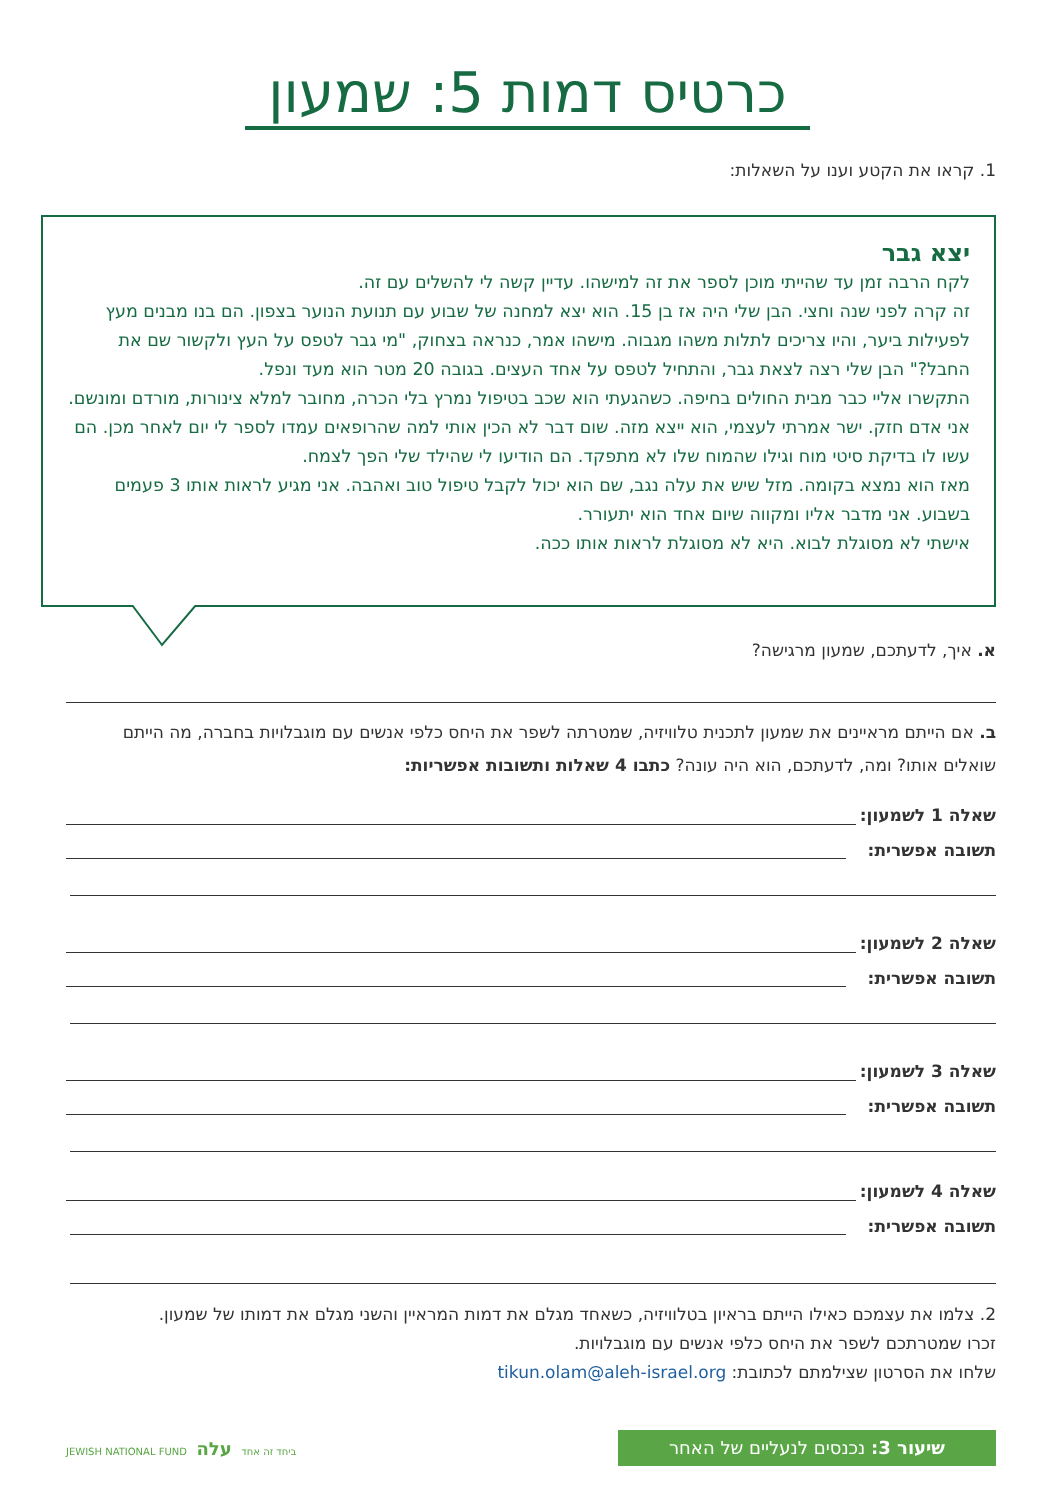כרטיס דמות 5: שמעון
1. קראו את הקטע וענו על השאלות:
יצא גבר
לקח הרבה זמן עד שהייתי מוכן לספר את זה למישהו. עדיין קשה לי להשלים עם זה.
זה קרה לפני שנה וחצי. הבן שלי היה אז בן 15. הוא יצא למחנה של שבוע עם תנועת הנוער בצפון. הם בנו מבנים מעץ לפעילות ביער, והיו צריכים לתלות משהו מגבוה. מישהו אמר, כנראה בצחוק, "מי גבר לטפס על העץ ולקשור שם את החבל?" הבן שלי רצה לצאת גבר, והתחיל לטפס על אחד העצים. בגובה 20 מטר הוא מעד ונפל.
התקשרו אליי כבר מבית החולים בחיפה. כשהגעתי הוא שכב בטיפול נמרץ בלי הכרה, מחובר למלא צינורות, מורדם ומונשם.
אני אדם חזק. ישר אמרתי לעצמי, הוא ייצא מזה. שום דבר לא הכין אותי למה שהרופאים עמדו לספר לי יום לאחר מכן. הם עשו לו בדיקת סיטי מוח וגילו שהמוח שלו לא מתפקד. הם הודיעו לי שהילד שלי הפך לצמח.
מאז הוא נמצא בקומה. מזל שיש את עלה נגב, שם הוא יכול לקבל טיפול טוב ואהבה. אני מגיע לראות אותו 3 פעמים בשבוע. אני מדבר אליו ומקווה שיום אחד הוא יתעורר.
אישתי לא מסוגלת לבוא. היא לא מסוגלת לראות אותו ככה.
א. איך, לדעתכם, שמעון מרגישה?
ב. אם הייתם מראיינים את שמעון לתכנית טלוויזיה, שמטרתה לשפר את היחס כלפי אנשים עם מוגבלויות בחברה, מה הייתם שואלים אותו? ומה, לדעתכם, הוא היה עונה? כתבו 4 שאלות ותשובות אפשריות:
שאלה 1 לשמעון:
תשובה אפשרית:
שאלה 2 לשמעון:
תשובה אפשרית:
שאלה 3 לשמעון:
תשובה אפשרית:
שאלה 4 לשמעון:
תשובה אפשרית:
2. צלמו את עצמכם כאילו הייתם בראיון בטלוויזיה, כשאחד מגלם את דמות המראיין והשני מגלם את דמותו של שמעון.
זכרו שמטרתכם לשפר את היחס כלפי אנשים עם מוגבלויות.
שלחו את הסרטון שצילמתם לכתובת: tikun.olam@aleh-israel.org
שיעור 3: נכנסים לנעליים של האחר
JEWISH NATIONAL FUND ביחד זה אחד עלה